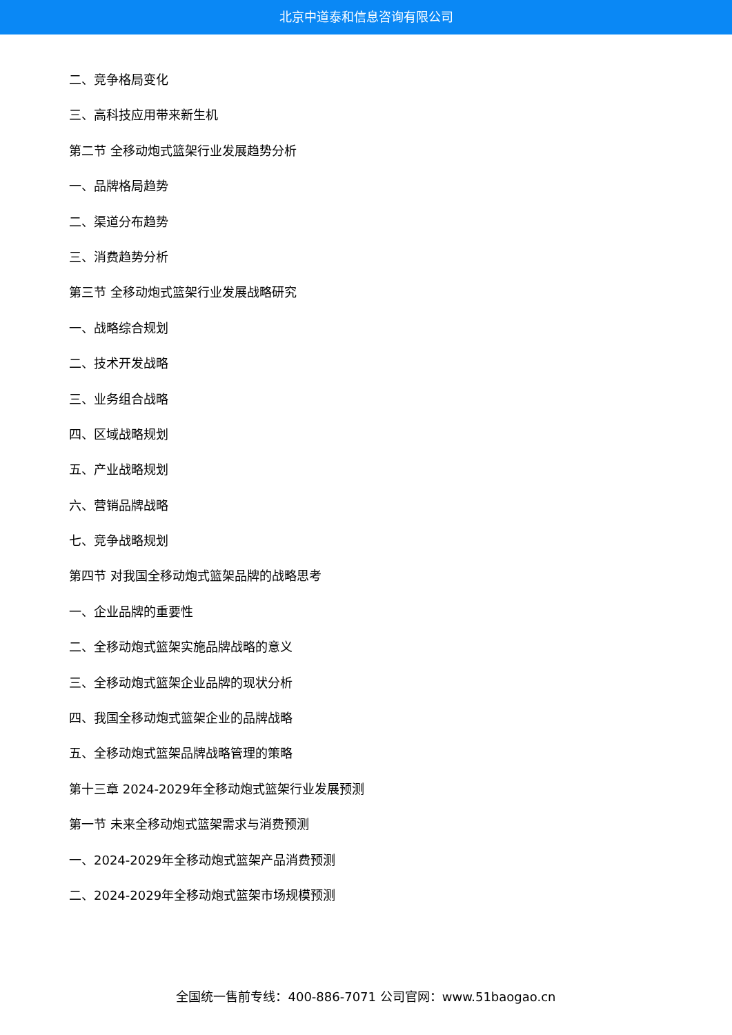北京中道泰和信息咨询有限公司
二、竞争格局变化
三、高科技应用带来新生机
第二节 全移动炮式篮架行业发展趋势分析
一、品牌格局趋势
二、渠道分布趋势
三、消费趋势分析
第三节 全移动炮式篮架行业发展战略研究
一、战略综合规划
二、技术开发战略
三、业务组合战略
四、区域战略规划
五、产业战略规划
六、营销品牌战略
七、竞争战略规划
第四节 对我国全移动炮式篮架品牌的战略思考
一、企业品牌的重要性
二、全移动炮式篮架实施品牌战略的意义
三、全移动炮式篮架企业品牌的现状分析
四、我国全移动炮式篮架企业的品牌战略
五、全移动炮式篮架品牌战略管理的策略
第十三章 2024-2029年全移动炮式篮架行业发展预测
第一节 未来全移动炮式篮架需求与消费预测
一、2024-2029年全移动炮式篮架产品消费预测
二、2024-2029年全移动炮式篮架市场规模预测
全国统一售前专线：400-886-7071 公司官网：www.51baogao.cn